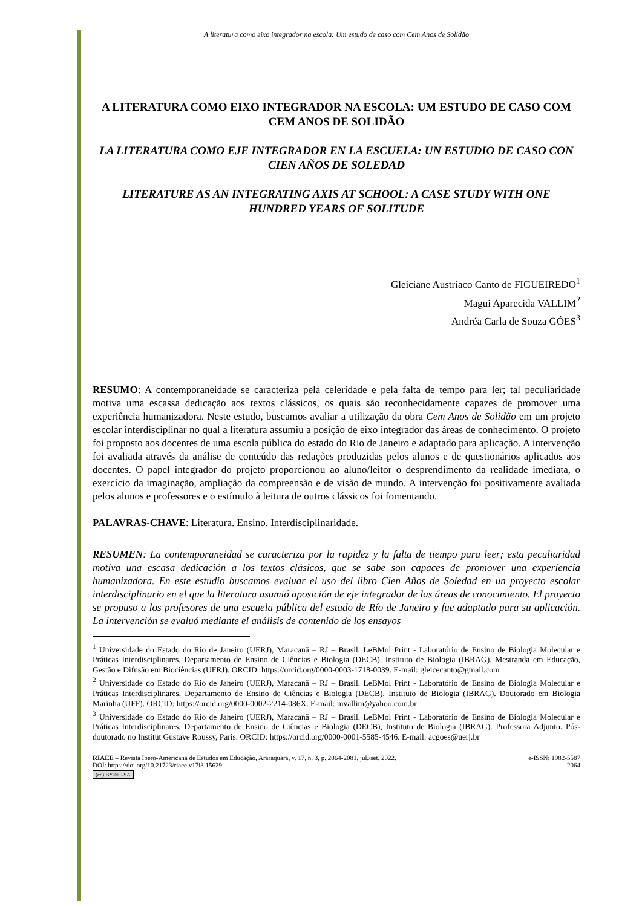A literatura como eixo integrador na escola: Um estudo de caso com Cem Anos de Solidão
A LITERATURA COMO EIXO INTEGRADOR NA ESCOLA: UM ESTUDO DE CASO COM CEM ANOS DE SOLIDÃO
LA LITERATURA COMO EJE INTEGRADOR EN LA ESCUELA: UN ESTUDIO DE CASO CON CIEN AÑOS DE SOLEDAD
LITERATURE AS AN INTEGRATING AXIS AT SCHOOL: A CASE STUDY WITH ONE HUNDRED YEARS OF SOLITUDE
Gleiciane Austríaco Canto de FIGUEIREDO<sup>1</sup>
Magui Aparecida VALLIM<sup>2</sup>
Andréa Carla de Souza GÓES<sup>3</sup>
RESUMO: A contemporaneidade se caracteriza pela celeridade e pela falta de tempo para ler; tal peculiaridade motiva uma escassa dedicação aos textos clássicos, os quais são reconhecidamente capazes de promover uma experiência humanizadora. Neste estudo, buscamos avaliar a utilização da obra Cem Anos de Solidão em um projeto escolar interdisciplinar no qual a literatura assumiu a posição de eixo integrador das áreas de conhecimento. O projeto foi proposto aos docentes de uma escola pública do estado do Rio de Janeiro e adaptado para aplicação. A intervenção foi avaliada através da análise de conteúdo das redações produzidas pelos alunos e de questionários aplicados aos docentes. O papel integrador do projeto proporcionou ao aluno/leitor o desprendimento da realidade imediata, o exercício da imaginação, ampliação da compreensão e de visão de mundo. A intervenção foi positivamente avaliada pelos alunos e professores e o estímulo à leitura de outros clássicos foi fomentando.
PALAVRAS-CHAVE: Literatura. Ensino. Interdisciplinaridade.
RESUMEN: La contemporaneidad se caracteriza por la rapidez y la falta de tiempo para leer; esta peculiaridad motiva una escasa dedicación a los textos clásicos, que se sabe son capaces de promover una experiencia humanizadora. En este estudio buscamos evaluar el uso del libro Cien Años de Soledad en un proyecto escolar interdisciplinario en el que la literatura asumió aposición de eje integrador de las áreas de conocimiento. El proyecto se propuso a los profesores de una escuela pública del estado de Río de Janeiro y fue adaptado para su aplicación. La intervención se evaluó mediante el análisis de contenido de los ensayos
<sup>1</sup> Universidade do Estado do Rio de Janeiro (UERJ), Maracanã – RJ – Brasil. LeBMol Print - Laboratório de Ensino de Biologia Molecular e Práticas Interdisciplinares, Departamento de Ensino de Ciências e Biologia (DECB), Instituto de Biologia (IBRAG). Mestranda em Educação, Gestão e Difusão em Biociências (UFRJ). ORCID: https://orcid.org/0000-0003-1718-0039. E-mail: gleicecanto@gmail.com
<sup>2</sup> Universidade do Estado do Rio de Janeiro (UERJ), Maracanã – RJ – Brasil. LeBMol Print - Laboratório de Ensino de Biologia Molecular e Práticas Interdisciplinares, Departamento de Ensino de Ciências e Biologia (DECB), Instituto de Biologia (IBRAG). Doutorado em Biologia Marinha (UFF). ORCID: https://orcid.org/0000-0002-2214-086X. E-mail: mvallim@yahoo.com.br
<sup>3</sup> Universidade do Estado do Rio de Janeiro (UERJ), Maracanã – RJ – Brasil. LeBMol Print - Laboratório de Ensino de Biologia Molecular e Práticas Interdisciplinares, Departamento de Ensino de Ciências e Biologia (DECB), Instituto de Biologia (IBRAG). Professora Adjunto. Pós-doutorado no Institut Gustave Roussy, Paris. ORCID: https://orcid.org/0000-0001-5585-4546. E-mail: acgoes@uerj.br
RIAEE – Revista Ibero-Americana de Estudos em Educação, Araraquara, v. 17, n. 3, p. 2064-2081, jul./set. 2022.
DOI: https://doi.org/10.21723/riaee.v17i3.15629
(cc) BY-NC-SA
e-ISSN: 1982-5587
2064